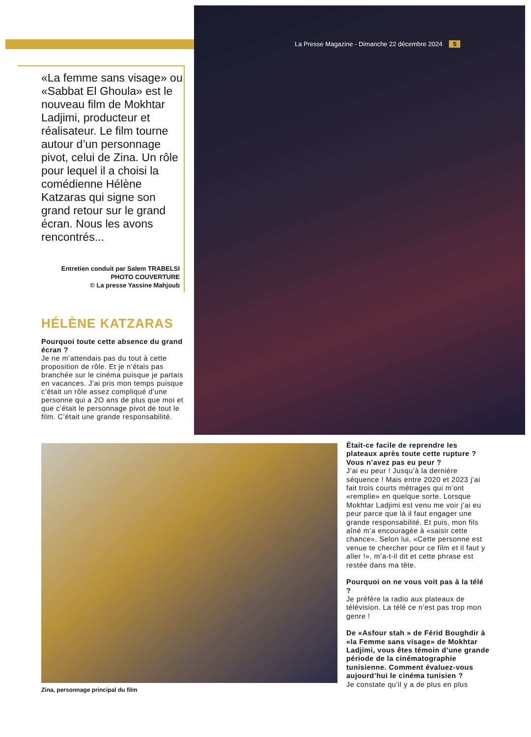La Presse Magazine - Dimanche 22 décembre 2024 5
«La femme sans visage» ou «Sabbat El Ghoula» est le nouveau film de Mokhtar Ladjimi, producteur et réalisateur. Le film tourne autour d’un personnage pivot, celui de Zina. Un rôle pour lequel il a choisi la comédienne Hélène Katzaras qui signe son grand retour sur le grand écran. Nous les avons rencontrés...
Entretien conduit par Salem TRABELSI
PHOTO COUVERTURE
© La presse Yassine Mahjoub
HÉLÈNE KATZARAS
Pourquoi toute cette absence du grand écran ?
Je ne m’attendais pas du tout à cette proposition de rôle. Et je n’étais pas branchée sur le cinéma puisque je partais en vacances. J’ai pris mon temps puisque c’était un rôle assez compliqué d’une personne qui a 2O ans de plus que moi et que c’était le personnage pivot de tout le film. C’était une grande responsabilité.
Zina, personnage principal du film
Était-ce facile de reprendre les plateaux après toute cette rupture ? Vous n’avez pas eu peur ?
J’ai eu peur ! Jusqu’à la dernière séquence ! Mais entre 2020 et 2023 j’ai fait trois courts métrages qui m’ont «remplie» en quelque sorte. Lorsque Mokhtar Ladjimi est venu me voir j’ai eu peur parce que là il faut engager une grande responsabilité. Et puis, mon fils aîné m’a encouragée à «saisir cette chance». Selon lui, «Cette personne est venue te chercher pour ce film et il faut y aller !», m’a-t-il dit et cette phrase est restée dans ma tête.
Pourquoi on ne vous voit pas à la télé ?
Je préfère la radio aux plateaux de télévision. La télé ce n’est pas trop mon genre !
De «Asfour stah » de Férid Boughdir à «la Femme sans visage» de Mokhtar Ladjimi, vous êtes témoin d’une grande période de la cinématographie tunisienne. Comment évaluez-vous aujourd’hui le cinéma tunisien ?
Je constate qu’il y a de plus en plus